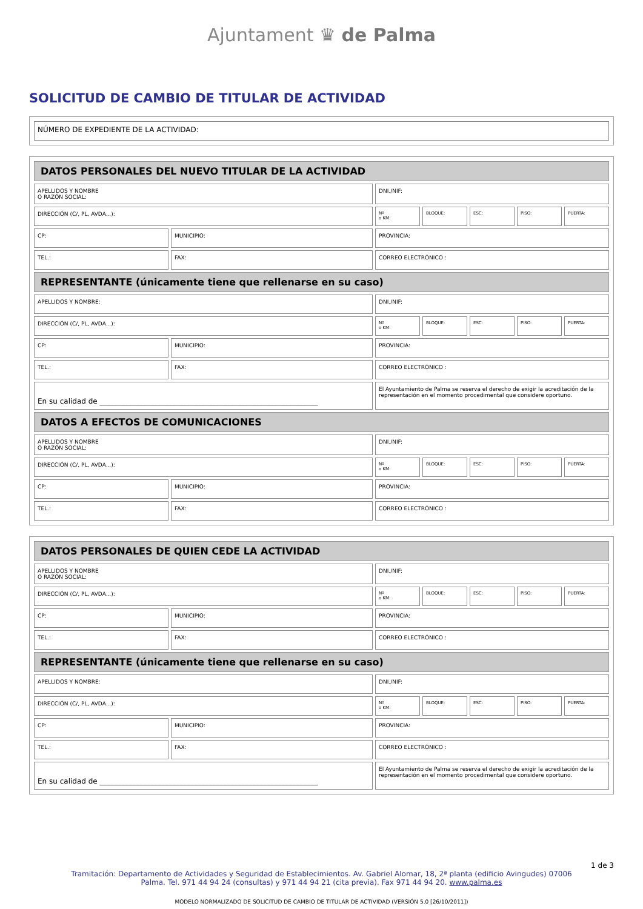Ajuntament ♛ de Palma
SOLICITUD DE CAMBIO DE TITULAR DE ACTIVIDAD
| NÚMERO DE EXPEDIENTE DE LA ACTIVIDAD: |
| DATOS PERSONALES DEL NUEVO TITULAR DE LA ACTIVIDAD | | | | | | |
| --- | --- | --- | --- | --- | --- | --- |
| APELLIDOS Y NOMBRE O RAZÓN SOCIAL: | | DNI./NIF: | | | | |
| DIRECCIÓN (C/, PL, AVDA...): | | Nº o KM: | BLOQUE: | ESC: | PISO: | PUERTA: |
| CP: | MUNICIPIO: | PROVINCIA: | | | | |
| TEL.: | FAX: | CORREO ELECTRÓNICO : | | | | |
| REPRESENTANTE (únicamente tiene que rellenarse en su caso) | | | | | | |
| APELLIDOS Y NOMBRE: | | DNI./NIF: | | | | |
| DIRECCIÓN (C/, PL, AVDA...): | | Nº o KM: | BLOQUE: | ESC: | PISO: | PUERTA: |
| CP: | MUNICIPIO: | PROVINCIA: | | | | |
| TEL.: | FAX: | CORREO ELECTRÓNICO : | | | | |
| En su calidad de ____________________________________________________________ | | El Ayuntamiento de Palma se reserva el derecho de exigir la acreditación de la representación en el momento procedimental que considere oportuno. | | | | |
| DATOS A EFECTOS DE COMUNICACIONES | | | | | | |
| APELLIDOS Y NOMBRE O RAZÓN SOCIAL: | | DNI./NIF: | | | | |
| DIRECCIÓN (C/, PL, AVDA...): | | Nº o KM: | BLOQUE: | ESC: | PISO: | PUERTA: |
| CP: | MUNICIPIO: | PROVINCIA: | | | | |
| TEL.: | FAX: | CORREO ELECTRÓNICO : | | | | |
| DATOS PERSONALES DE QUIEN CEDE LA ACTIVIDAD | | | | | | |
| --- | --- | --- | --- | --- | --- | --- |
| APELLIDOS Y NOMBRE O RAZÓN SOCIAL: | | DNI./NIF: | | | | |
| DIRECCIÓN (C/, PL, AVDA...): | | Nº o KM: | BLOQUE: | ESC: | PISO: | PUERTA: |
| CP: | MUNICIPIO: | PROVINCIA: | | | | |
| TEL.: | FAX: | CORREO ELECTRÓNICO : | | | | |
| REPRESENTANTE (únicamente tiene que rellenarse en su caso) | | | | | | |
| APELLIDOS Y NOMBRE: | | DNI./NIF: | | | | |
| DIRECCIÓN (C/, PL, AVDA...): | | Nº o KM: | BLOQUE: | ESC: | PISO: | PUERTA: |
| CP: | MUNICIPIO: | PROVINCIA: | | | | |
| TEL.: | FAX: | CORREO ELECTRÓNICO : | | | | |
| En su calidad de ____________________________________________________________ | | El Ayuntamiento de Palma se reserva el derecho de exigir la acreditación de la representación en el momento procedimental que considere oportuno. | | | | |
1 de 3
Tramitación: Departamento de Actividades y Seguridad de Establecimientos. Av. Gabriel Alomar, 18, 2ª planta (edificio Avingudes) 07006
Palma. Tel. 971 44 94 24 (consultas) y 971 44 94 21 (cita previa). Fax 971 44 94 20. www.palma.es
MODELO NORMALIZADO DE SOLICITUD DE CAMBIO DE TITULAR DE ACTIVIDAD (VERSIÓN 5.0 [26/10/2011])